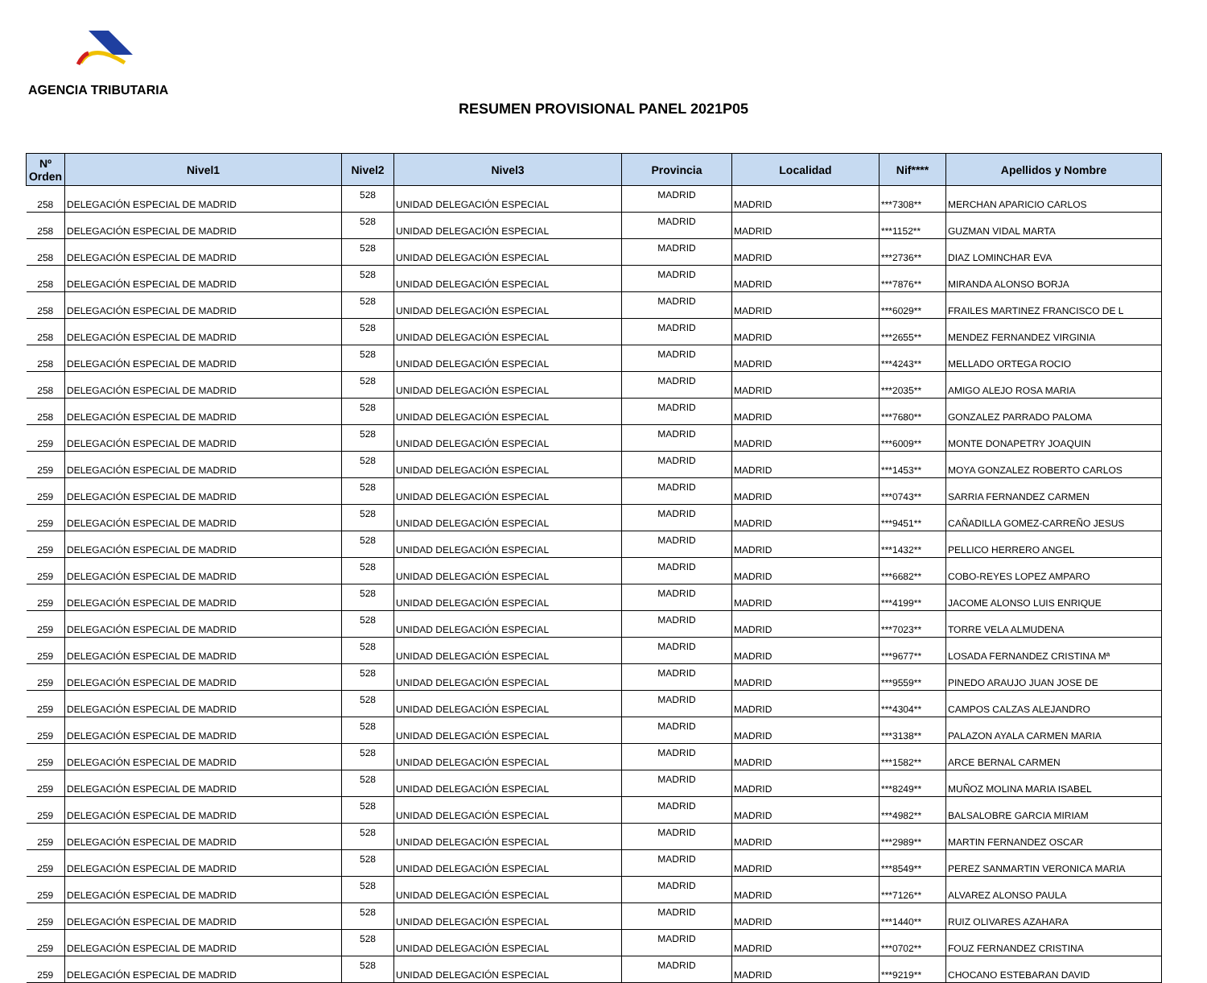AGENCIA TRIBUTARIA
RESUMEN PROVISIONAL PANEL 2021P05
| Nº Orden | Nivel1 | Nivel2 | Nivel3 | Provincia | Localidad | Nif**** | Apellidos y Nombre |
| --- | --- | --- | --- | --- | --- | --- | --- |
| 258 | DELEGACIÓN ESPECIAL DE MADRID | 528 | UNIDAD DELEGACIÓN ESPECIAL | MADRID | MADRID | ***7308** | MERCHAN APARICIO CARLOS |
| 258 | DELEGACIÓN ESPECIAL DE MADRID | 528 | UNIDAD DELEGACIÓN ESPECIAL | MADRID | MADRID | ***1152** | GUZMAN VIDAL MARTA |
| 258 | DELEGACIÓN ESPECIAL DE MADRID | 528 | UNIDAD DELEGACIÓN ESPECIAL | MADRID | MADRID | ***2736** | DIAZ LOMINCHAR EVA |
| 258 | DELEGACIÓN ESPECIAL DE MADRID | 528 | UNIDAD DELEGACIÓN ESPECIAL | MADRID | MADRID | ***7876** | MIRANDA ALONSO BORJA |
| 258 | DELEGACIÓN ESPECIAL DE MADRID | 528 | UNIDAD DELEGACIÓN ESPECIAL | MADRID | MADRID | ***6029** | FRAILES MARTINEZ FRANCISCO DE L |
| 258 | DELEGACIÓN ESPECIAL DE MADRID | 528 | UNIDAD DELEGACIÓN ESPECIAL | MADRID | MADRID | ***2655** | MENDEZ FERNANDEZ VIRGINIA |
| 258 | DELEGACIÓN ESPECIAL DE MADRID | 528 | UNIDAD DELEGACIÓN ESPECIAL | MADRID | MADRID | ***4243** | MELLADO ORTEGA ROCIO |
| 258 | DELEGACIÓN ESPECIAL DE MADRID | 528 | UNIDAD DELEGACIÓN ESPECIAL | MADRID | MADRID | ***2035** | AMIGO ALEJO ROSA MARIA |
| 258 | DELEGACIÓN ESPECIAL DE MADRID | 528 | UNIDAD DELEGACIÓN ESPECIAL | MADRID | MADRID | ***7680** | GONZALEZ PARRADO PALOMA |
| 259 | DELEGACIÓN ESPECIAL DE MADRID | 528 | UNIDAD DELEGACIÓN ESPECIAL | MADRID | MADRID | ***6009** | MONTE DONAPETRY JOAQUIN |
| 259 | DELEGACIÓN ESPECIAL DE MADRID | 528 | UNIDAD DELEGACIÓN ESPECIAL | MADRID | MADRID | ***1453** | MOYA GONZALEZ ROBERTO CARLOS |
| 259 | DELEGACIÓN ESPECIAL DE MADRID | 528 | UNIDAD DELEGACIÓN ESPECIAL | MADRID | MADRID | ***0743** | SARRIA FERNANDEZ CARMEN |
| 259 | DELEGACIÓN ESPECIAL DE MADRID | 528 | UNIDAD DELEGACIÓN ESPECIAL | MADRID | MADRID | ***9451** | CAÑADILLA GOMEZ-CARREÑO JESUS |
| 259 | DELEGACIÓN ESPECIAL DE MADRID | 528 | UNIDAD DELEGACIÓN ESPECIAL | MADRID | MADRID | ***1432** | PELLICO HERRERO ANGEL |
| 259 | DELEGACIÓN ESPECIAL DE MADRID | 528 | UNIDAD DELEGACIÓN ESPECIAL | MADRID | MADRID | ***6682** | COBO-REYES LOPEZ AMPARO |
| 259 | DELEGACIÓN ESPECIAL DE MADRID | 528 | UNIDAD DELEGACIÓN ESPECIAL | MADRID | MADRID | ***4199** | JACOME ALONSO LUIS ENRIQUE |
| 259 | DELEGACIÓN ESPECIAL DE MADRID | 528 | UNIDAD DELEGACIÓN ESPECIAL | MADRID | MADRID | ***7023** | TORRE VELA ALMUDENA |
| 259 | DELEGACIÓN ESPECIAL DE MADRID | 528 | UNIDAD DELEGACIÓN ESPECIAL | MADRID | MADRID | ***9677** | LOSADA FERNANDEZ CRISTINA Mª |
| 259 | DELEGACIÓN ESPECIAL DE MADRID | 528 | UNIDAD DELEGACIÓN ESPECIAL | MADRID | MADRID | ***9559** | PINEDO ARAUJO JUAN JOSE DE |
| 259 | DELEGACIÓN ESPECIAL DE MADRID | 528 | UNIDAD DELEGACIÓN ESPECIAL | MADRID | MADRID | ***4304** | CAMPOS CALZAS ALEJANDRO |
| 259 | DELEGACIÓN ESPECIAL DE MADRID | 528 | UNIDAD DELEGACIÓN ESPECIAL | MADRID | MADRID | ***3138** | PALAZON AYALA CARMEN MARIA |
| 259 | DELEGACIÓN ESPECIAL DE MADRID | 528 | UNIDAD DELEGACIÓN ESPECIAL | MADRID | MADRID | ***1582** | ARCE BERNAL CARMEN |
| 259 | DELEGACIÓN ESPECIAL DE MADRID | 528 | UNIDAD DELEGACIÓN ESPECIAL | MADRID | MADRID | ***8249** | MUÑOZ MOLINA MARIA ISABEL |
| 259 | DELEGACIÓN ESPECIAL DE MADRID | 528 | UNIDAD DELEGACIÓN ESPECIAL | MADRID | MADRID | ***4982** | BALSALOBRE GARCIA MIRIAM |
| 259 | DELEGACIÓN ESPECIAL DE MADRID | 528 | UNIDAD DELEGACIÓN ESPECIAL | MADRID | MADRID | ***2989** | MARTIN FERNANDEZ OSCAR |
| 259 | DELEGACIÓN ESPECIAL DE MADRID | 528 | UNIDAD DELEGACIÓN ESPECIAL | MADRID | MADRID | ***8549** | PEREZ SANMARTIN VERONICA MARIA |
| 259 | DELEGACIÓN ESPECIAL DE MADRID | 528 | UNIDAD DELEGACIÓN ESPECIAL | MADRID | MADRID | ***7126** | ALVAREZ ALONSO PAULA |
| 259 | DELEGACIÓN ESPECIAL DE MADRID | 528 | UNIDAD DELEGACIÓN ESPECIAL | MADRID | MADRID | ***1440** | RUIZ OLIVARES AZAHARA |
| 259 | DELEGACIÓN ESPECIAL DE MADRID | 528 | UNIDAD DELEGACIÓN ESPECIAL | MADRID | MADRID | ***0702** | FOUZ FERNANDEZ CRISTINA |
| 259 | DELEGACIÓN ESPECIAL DE MADRID | 528 | UNIDAD DELEGACIÓN ESPECIAL | MADRID | MADRID | ***9219** | CHOCANO ESTEBARAN DAVID |